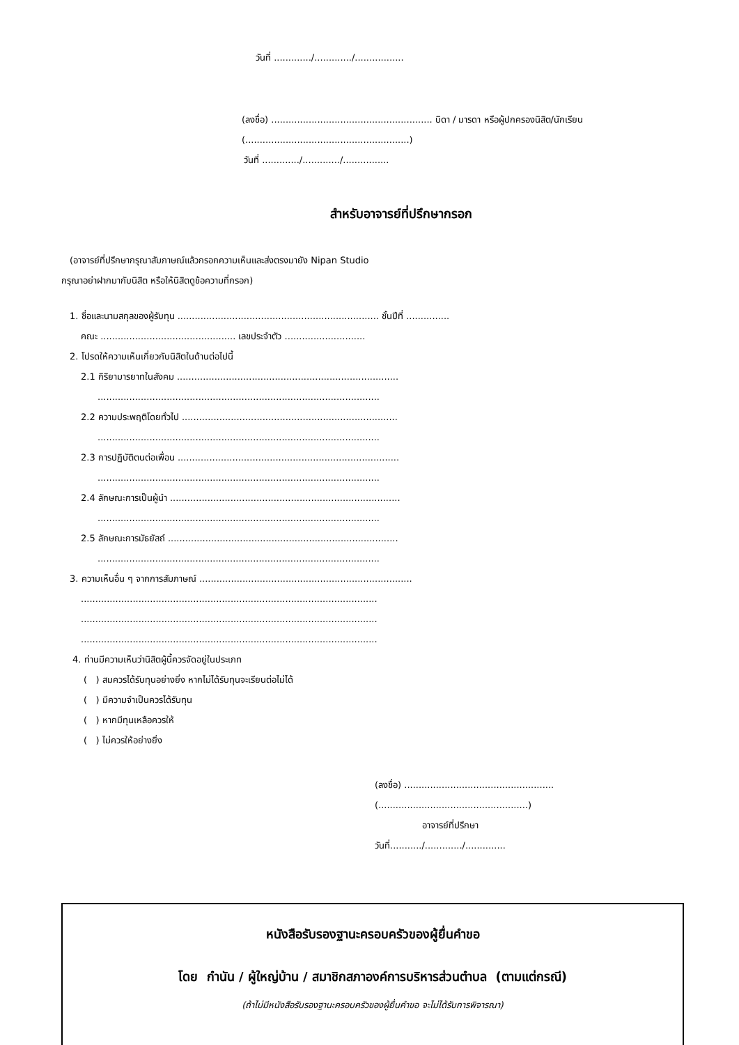วันที่ ............./............./.................
(ลงชื่อ) ........................................................ บิดา / มารดา หรือผู้ปกครองนิสิต/นักเรียน
(.........................................................)
วันที่ ............./............./................
สำหรับอาจารย์ที่ปรึกษากรอก
(อาจารย์ที่ปรึกษากรุณาสัมภาษณ์แล้วกรอกความเห็นและส่งตรงมายัง Nipan Studio
กรุณาอย่าฝากมากับนิสิต หรือให้นิสิตดูข้อความที่กรอก)
1. ชื่อและนามสกุลของผู้รับทุน ...................................................................... ชั้นปีที่ ...............
คณะ ............................................... เลขประจำตัว ............................
2. โปรดให้ความเห็นเกี่ยวกับนิสิตในด้านต่อไปนี้
2.1 กิริยามารยาทในสังคม .............................................................................
..................................................................................................
2.2 ความประพฤติโดยทั่วไป ...........................................................................
..................................................................................................
2.3 การปฏิบัติตนต่อเพื่อน .............................................................................
..................................................................................................
2.4 ลักษณะการเป็นผู้นำ ................................................................................
..................................................................................................
2.5 ลักษณะการมัธยัสถ์ ................................................................................
..................................................................................................
3. ความเห็นอื่น ๆ จากการสัมภาษณ์ ..........................................................................
.......................................................................................................
.......................................................................................................
.......................................................................................................
4. ท่านมีความเห็นว่านิสิตผู้นี้ควรจัดอยู่ในประเภท
( ) สมควรได้รับทุนอย่างยิ่ง หากไม่ได้รับทุนจะเรียนต่อไม่ได้
( ) มีความจำเป็นควรได้รับทุน
( ) หากมีทุนเหลือควรให้
( ) ไม่ควรให้อย่างยิ่ง
(ลงชื่อ) ....................................................
(....................................................)
อาจารย์ที่ปรึกษา
วันที่.........../............./..............
หนังสือรับรองฐานะครอบครัวของผู้ยื่นคำขอ
โดย กำนัน / ผู้ใหญ่บ้าน / สมาชิกสภาองค์การบริหารส่วนตำบล (ตามแต่กรณี)
(ถ้าไม่มีหนังสือรับรองฐานะครอบครัวของผู้ยื่นคำขอ จะไม่ได้รับการพิจารณา)